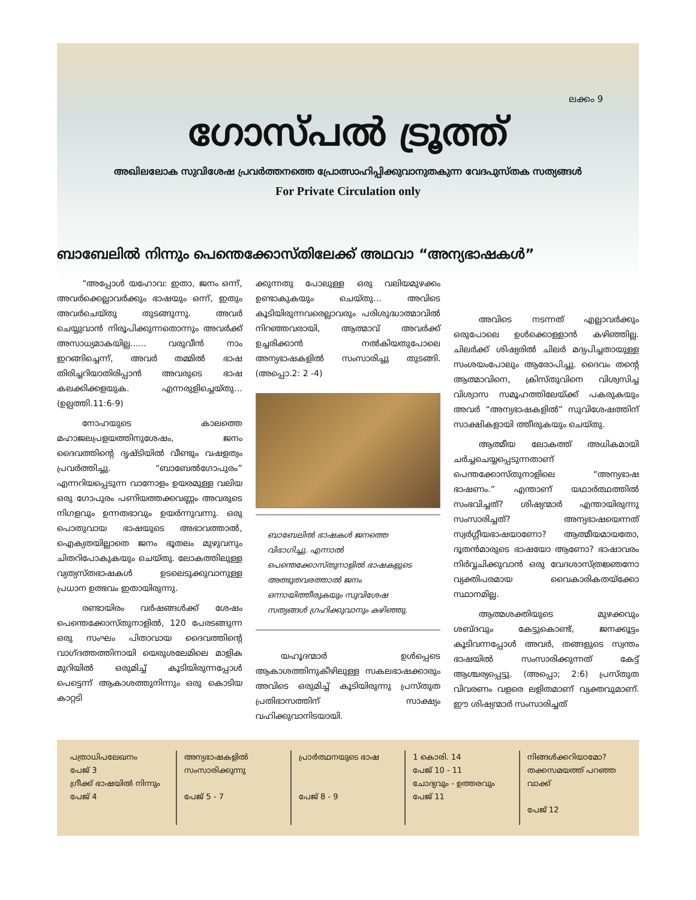ലക്കം 9
ഗോസ്പൽ ട്രൂത്ത്
അഖിലലോക സുവിശേഷ പ്രവർത്തനത്തെ പ്രോത്സാഹിപ്പിക്കുവാനുതകുന്ന വേദപുസ്തക സത്യങ്ങൾ
For Private Circulation only
ബാബേലിൽ നിന്നും പെന്തെക്കോസ്തിലേക്ക് അഥവാ “അന്യഭാഷകൾ”
“അപ്പോൾ യഹോവ: ഇതാ, ജനം ഒന്ന്, അവർക്കെല്ലാവർക്കും ഭാഷയും ഒന്ന്, ഇതും അവർചെയ്തു തുടങ്ങുന്നു. അവർ ചെയ്യുവാൻ നിരൂപിക്കുന്നതൊന്നും അവർക്ക് അസാധ്യമാകയില്ല...... വരുവീൻ നാം ഇറങ്ങിച്ചെന്ന്, അവർ തമ്മിൽ ഭാഷ തിരിച്ചറിയാതിരിപ്പാൻ അവരുടെ ഭാഷ കലക്കിക്കളയുക. എന്നരുളിച്ചെയ്തു...(ഉല്പത്തി.11:6-9)
നോഹയുടെ കാലത്തെ മഹാജലപ്രളയത്തിനുശേഷം, ജനം ദൈവത്തിന്റെ ദൃഷ്ടിയിൽ വീണ്ടും വഷളത്വം പ്രവർത്തിച്ചു. “ബാബേൽഗോപുരം” എന്നറിയപ്പെടുന്ന വാനോളം ഉയരമുള്ള വലിയ ഒരു ഗോപുരം പണിയത്തക്കവണ്ണം അവരുടെ നിഗളവും ഉന്നതഭാവും ഉയർന്നുവന്നു. ഒരു പൊതുവായ ഭാഷയുടെ അഭാവത്താൽ, ഐക്യതയില്ലാതെ ജനം ഭൂതലം മുഴുവനും ചിതറിപോകുകയും ചെയ്തു. ലോകത്തിലുള്ള വ്യത്യസ്തഭാഷകൾ ഉടലെടുക്കുവാനുള്ള പ്രധാന ഉത്ഭവം ഇതായിരുന്നു.
രണ്ടായിരം വർഷങ്ങൾക്ക് ശേഷം പെന്തെക്കോസ്തുനാളിൽ, 120 പേരടങ്ങുന്ന ഒരു സംഘം പിതാവായ ദൈവത്തിന്റെ വാഗ്ദത്തത്തിനായി യെരുശലേമിലെ മാളിക മുറിയിൽ ഒരുമിച്ച് കൂടിയിരുന്നപ്പോൾ പെട്ടെന്ന് ആകാശത്തുനിന്നും ഒരു കൊടിയ കാറ്റടി
ക്കുന്നതു പോലുള്ള ഒരു വലിയമുഴക്കം ഉണ്ടാകുകയും ചെയ്തു... അവിടെ കൂടിയിരുന്നവരെല്ലാവരും പരിശുദ്ധാത്മാവിൽ നിറഞ്ഞവരായി, ആത്മാവ് അവർക്ക് ഉച്ചരിക്കാൻ നൽകിയതുപോലെ അന്യഭാഷകളിൽ സംസാരിച്ചു തുടങ്ങി.(അപ്പൊ.2: 2 -4)
ബാബേലിൽ ഭാഷകൾ ജനത്തെ വിഭാഗിച്ചു. എന്നാൽ പെന്തെക്കോസ്തുനാളിൽ ഭാഷകളുടെ അത്ഭുതവരത്താൽ ജനം ഒന്നായിത്തീരുകയും സുവിശേഷ സത്യങ്ങൾ ഗ്രഹിക്കുവാനും കഴിഞ്ഞു.
യഹൂദന്മാർ ഉൾപ്പെടെ ആകാശത്തിനുകീഴിലുള്ള സകലഭാഷക്കാരും അവിടെ ഒരുമിച്ച് കൂടിയിരുന്നു പ്രസ്തുത പ്രതിഭാസത്തിന് സാക്ഷ്യം വഹിക്കുവാനിടയായി.
അവിടെ നടന്നത് എല്ലാവർക്കും ഒരുപോലെ ഉൾക്കൊള്ളാൻ കഴിഞ്ഞില്ല. ചിലർക്ക് ശിഷ്യരിൽ ചിലർ മദ്യപിച്ചതായുള്ള സംശയംപോലും ആരോപിച്ചു. ദൈവം തന്റെ ആത്മാവിനെ, ക്രിസ്തുവിനെ വിശ്വസിച്ച വിശ്വാസ സമൂഹത്തിലേയ്ക്ക് പകരുകയും അവർ “അന്യഭാഷകളിൽ” സുവിശേഷത്തിന് സാക്ഷികളായി ത്തീരുകയും ചെയ്തു.
ആത്മീയ ലോകത്ത് അധികമായി ചർച്ചചെയ്യപ്പെടുന്നതാണ് പെന്തക്കോസ്തുനാളിലെ “അന്യഭാഷ ഭാഷണം.” എന്താണ് യഥാർത്ഥത്തിൽ സംഭവിച്ചത്? ശിഷ്യന്മാർ എന്തായിരുന്നു സംസാരിച്ചത്? അന്യഭാഷയെന്നത് സ്വർഗ്ഗീയഭാഷയാണോ? ആത്മീയമായതോ, ദൂതൻമാരുടെ ഭാഷയോ ആണോ? ഭാഷാവരം നിർവ്വചിക്കുവാൻ ഒരു വേദശാസ്ത്രജ്ഞനോ വ്യക്തിപരമായ വൈകാരികതയ്ക്കോ സ്ഥാനമില്ല.
ആത്മശക്തിയുടെ മുഴക്കവും ശബ്ദവും കേട്ടുകൊണ്ട്, ജനക്കൂട്ടം കൂടിവന്നപ്പോൾ അവർ, തങ്ങളുടെ സ്വന്തം ഭാഷയിൽ സംസാരിക്കുന്നത് കേട്ട് ആശ്ചര്യപ്പെട്ടു. (അപ്പൊ; 2:6) പ്രസ്തുത വിവരണം വളരെ ലളിതമാണ് വ്യക്തവുമാണ്. ഈ ശിഷ്യന്മാർ സംസാരിച്ചത്
പത്രാധിപലേഖനം
പേജ് 3
ഗ്രീക്ക് ഭാഷയിൽ നിന്നും
പേജ് 4
അന്യഭാഷകളിൽ
സംസാരിക്കുന്നു
പേജ് 5 - 7
പ്രാർത്ഥനയുടെ ഭാഷ
പേജ് 8 - 9
1 കൊരി. 14
പേജ് 10 - 11
ചോദ്യവും - ഉത്തരവും
പേജ് 11
നിങ്ങൾക്കറിയാമോ?
തക്കസമയത്ത് പറഞ്ഞ വാക്ക്
പേജ് 12